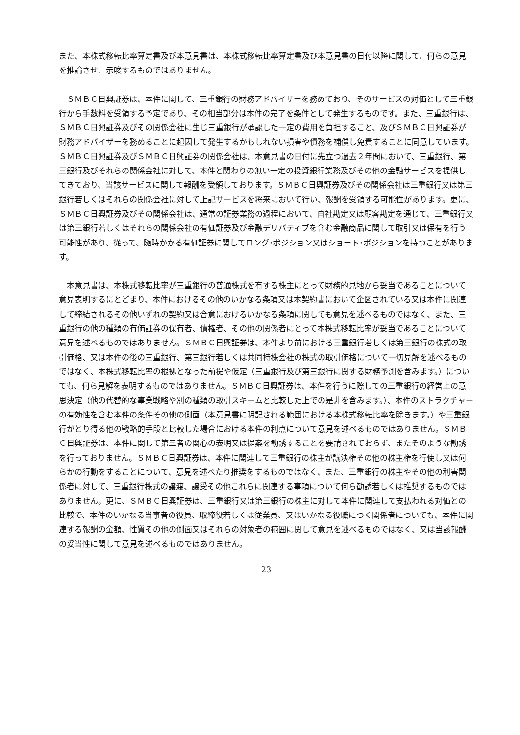また、本株式移転比率算定書及び本意見書は、本株式移転比率算定書及び本意見書の日付以降に関して、何らの意見を推論させ、示唆するものではありません。
　ＳＭＢＣ日興証券は、本件に関して、三重銀行の財務アドバイザーを務めており、そのサービスの対価として三重銀行から手数料を受領する予定であり、その相当部分は本件の完了を条件として発生するものです。また、三重銀行は、ＳＭＢＣ日興証券及びその関係会社に生じ三重銀行が承認した一定の費用を負担すること、及びＳＭＢＣ日興証券が財務アドバイザーを務めることに起因して発生するかもしれない損害や債務を補償し免責することに同意しています。ＳＭＢＣ日興証券及びＳＭＢＣ日興証券の関係会社は、本意見書の日付に先立つ過去２年間において、三重銀行、第三銀行及びそれらの関係会社に対して、本件と関わりの無い一定の投資銀行業務及びその他の金融サービスを提供してきており、当該サービスに関して報酬を受領しております。ＳＭＢＣ日興証券及びその関係会社は三重銀行又は第三銀行若しくはそれらの関係会社に対して上記サービスを将来において行い、報酬を受領する可能性があります。更に、ＳＭＢＣ日興証券及びその関係会社は、通常の証券業務の過程において、自社勘定又は顧客勘定を通じて、三重銀行又は第三銀行若しくはそれらの関係会社の有価証券及び金融デリバティブを含む金融商品に関して取引又は保有を行う可能性があり、従って、随時かかる有価証券に関してロング･ポジション又はショート･ポジションを持つことがあります。
　本意見書は、本株式移転比率が三重銀行の普通株式を有する株主にとって財務的見地から妥当であることについて意見表明するにとどまり、本件におけるその他のいかなる条項又は本契約書において企図されている又は本件に関連して締結されるその他いずれの契約又は合意におけるいかなる条項に関しても意見を述べるものではなく、また、三重銀行の他の種類の有価証券の保有者、債権者、その他の関係者にとって本株式移転比率が妥当であることについて意見を述べるものではありません。ＳＭＢＣ日興証券は、本件より前における三重銀行若しくは第三銀行の株式の取引価格、又は本件の後の三重銀行、第三銀行若しくは共同持株会社の株式の取引価格について一切見解を述べるものではなく、本株式移転比率の根拠となった前提や仮定（三重銀行及び第三銀行に関する財務予測を含みます。）についても、何ら見解を表明するものではありません。ＳＭＢＣ日興証券は、本件を行うに際しての三重銀行の経営上の意思決定（他の代替的な事業戦略や別の種類の取引スキームと比較した上での是非を含みます。）、本件のストラクチャーの有効性を含む本件の条件その他の側面（本意見書に明記される範囲における本株式移転比率を除きます。）や三重銀行がとり得る他の戦略的手段と比較した場合における本件の利点について意見を述べるものではありません。ＳＭＢＣ日興証券は、本件に関して第三者の関心の表明又は提案を勧誘することを要請されておらず、またそのような勧誘を行っておりません。ＳＭＢＣ日興証券は、本件に関連して三重銀行の株主が議決権その他の株主権を行使し又は何らかの行動をすることについて、意見を述べたり推奨をするものではなく、また、三重銀行の株主やその他の利害関係者に対して、三重銀行株式の譲渡、譲受その他これらに関連する事項について何ら勧誘若しくは推奨するものではありません。更に、ＳＭＢＣ日興証券は、三重銀行又は第三銀行の株主に対して本件に関連して支払われる対価との比較で、本件のいかなる当事者の役員、取締役若しくは従業員、又はいかなる役職につく関係者についても、本件に関連する報酬の金額、性質その他の側面又はそれらの対象者の範囲に関して意見を述べるものではなく、又は当該報酬の妥当性に関して意見を述べるものではありません。
23